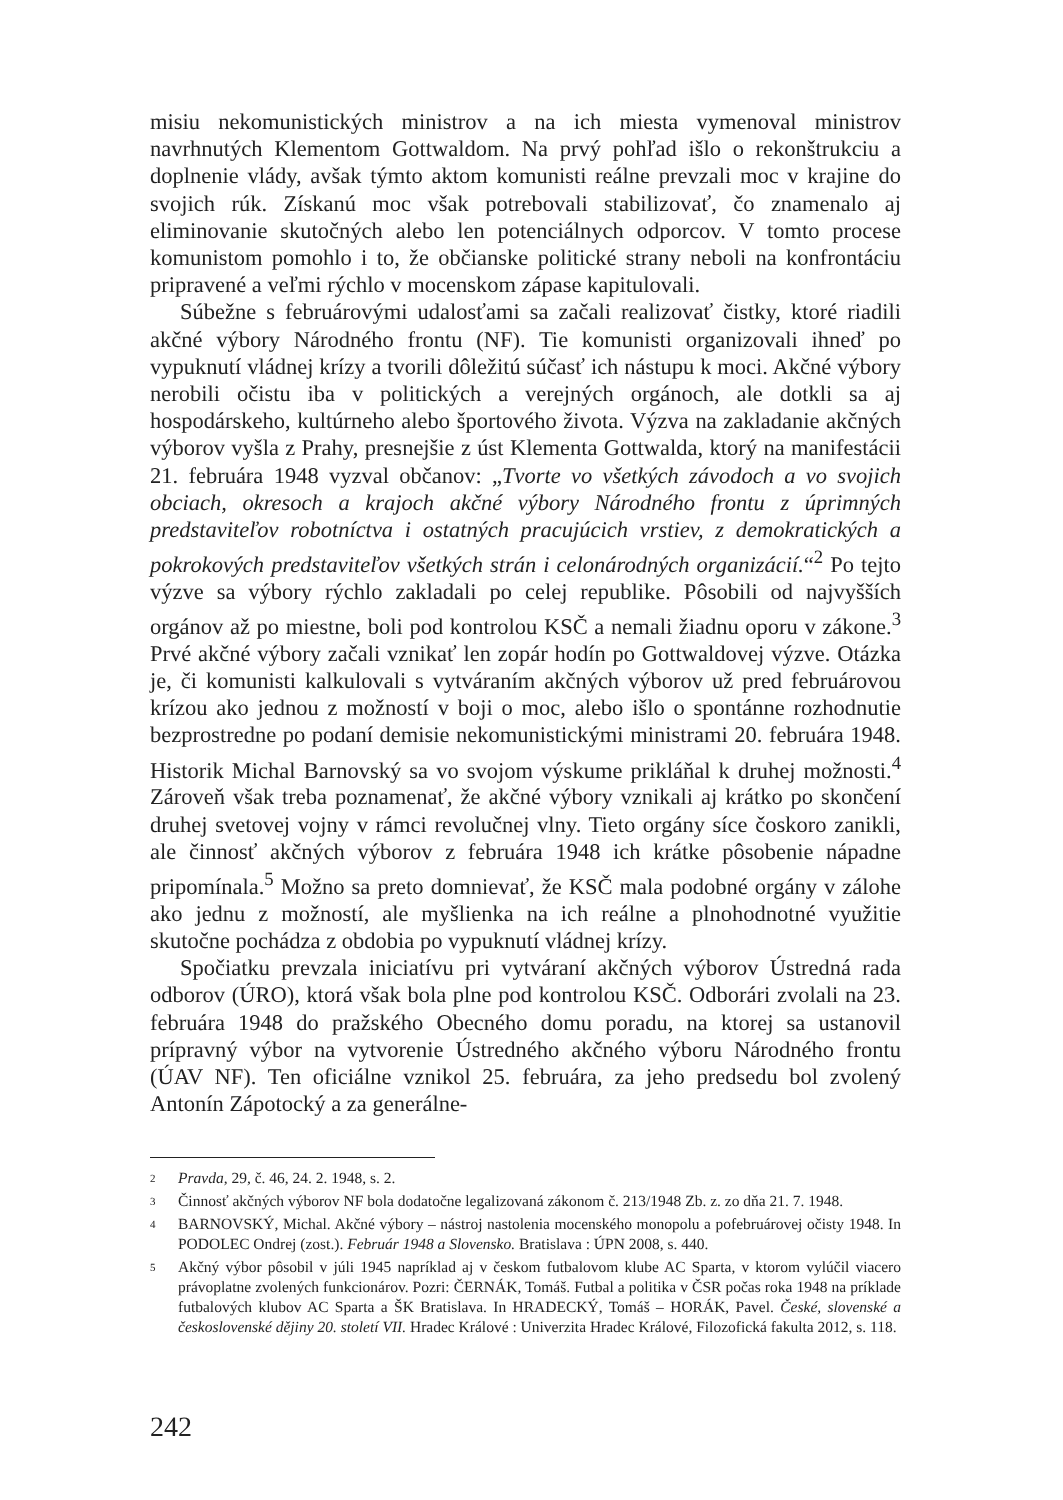misiu nekomunistických ministrov a na ich miesta vymenoval ministrov navrhnutých Klementom Gottwaldom. Na prvý pohľad išlo o rekonštrukciu a doplnenie vlády, avšak týmto aktom komunisti reálne prevzali moc v krajine do svojich rúk. Získanú moc však potrebovali stabilizovať, čo znamenalo aj eliminovanie skutočných alebo len potenciálnych odporcov. V tomto procese komunistom pomohlo i to, že občianske politické strany neboli na konfrontáciu pripravené a veľmi rýchlo v mocenskom zápase kapitulovali.
Súbežne s februárovými udalosťami sa začali realizovať čistky, ktoré riadili akčné výbory Národného frontu (NF). Tie komunisti organizovali ihneď po vypuknutí vládnej krízy a tvorili dôležitú súčasť ich nástupu k moci. Akčné výbory nerobili očistu iba v politických a verejných orgánoch, ale dotkli sa aj hospodárskeho, kultúrneho alebo športového života. Výzva na zakladanie akčných výborov vyšla z Prahy, presnejšie z úst Klementa Gottwalda, ktorý na manifestácii 21. februára 1948 vyzval občanov: „Tvorte vo všetkých závodoch a vo svojich obciach, okresoch a krajoch akčné výbory Národného frontu z úprimných predstaviteľov robotníctva i ostatných pracujúcich vrstiev, z demokratických a pokrokových predstaviteľov všetkých strán i celonárodných organizácií.“<sup>2</sup> Po tejto výzve sa výbory rýchlo zakladali po celej republike. Pôsobili od najvyšších orgánov až po miestne, boli pod kontrolou KSČ a nemali žiadnu oporu v zákone.<sup>3</sup> Prvé akčné výbory začali vznikať len zopár hodín po Gottwaldovej výzve. Otázka je, či komunisti kalkulovali s vytváraním akčných výborov už pred februárovou krízou ako jednou z možností v boji o moc, alebo išlo o spontánne rozhodnutie bezprostredne po podaní demisie nekomunistickými ministrami 20. februára 1948. Historik Michal Barnovský sa vo svojom výskume prikláňal k druhej možnosti.<sup>4</sup> Zároveň však treba poznamenať, že akčné výbory vznikali aj krátko po skončení druhej svetovej vojny v rámci revolučnej vlny. Tieto orgány síce čoskoro zanikli, ale činnosť akčných výborov z februára 1948 ich krátke pôsobenie nápadne pripomínala.<sup>5</sup> Možno sa preto domnievať, že KSČ mala podobné orgány v zálohe ako jednu z možností, ale myšlienka na ich reálne a plnohodnotné využitie skutočne pochádza z obdobia po vypuknutí vládnej krízy.
Spočiatku prevzala iniciatívu pri vytváraní akčných výborov Ústredná rada odborov (ÚRO), ktorá však bola plne pod kontrolou KSČ. Odborári zvolali na 23. februára 1948 do pražského Obecného domu poradu, na ktorej sa ustanovil prípravný výbor na vytvorenie Ústredného akčného výboru Národného frontu (ÚAV NF). Ten oficiálne vznikol 25. februára, za jeho predsedu bol zvolený Antonín Zápotocký a za generálne-
2
Pravda, 29, č. 46, 24. 2. 1948, s. 2.
3
Činnosť akčných výborov NF bola dodatočne legalizovaná zákonom č. 213/1948 Zb. z. zo dňa 21. 7. 1948.
4
BARNOVSKÝ, Michal. Akčné výbory – nástroj nastolenia mocenského monopolu a pofebruárovej očisty 1948. In PODOLEC Ondrej (zost.). Február 1948 a Slovensko. Bratislava : ÚPN 2008, s. 440.
5
Akčný výbor pôsobil v júli 1945 napríklad aj v českom futbalovom klube AC Sparta, v ktorom vylúčil viacero právoplatne zvolených funkcionárov. Pozri: ČERNÁK, Tomáš. Futbal a politika v ČSR počas roka 1948 na príklade futbalových klubov AC Sparta a ŠK Bratislava. In HRADECKÝ, Tomáš – HORÁK, Pavel. České, slovenské a československé dějiny 20. století VII. Hradec Králové : Univerzita Hradec Králové, Filozofická fakulta 2012, s. 118.
242